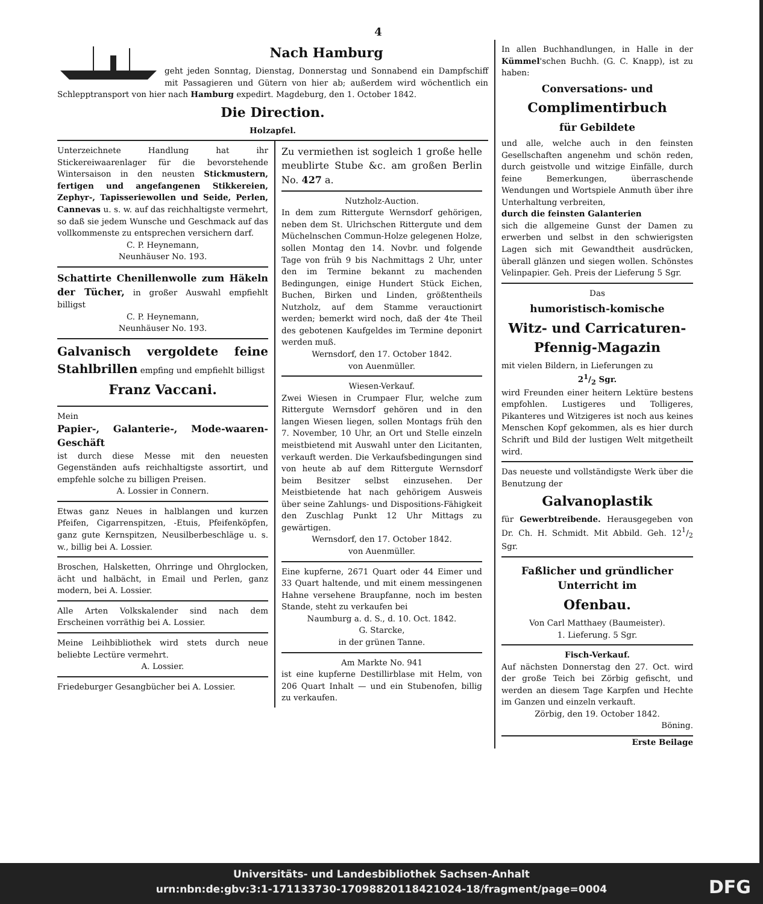4
Nach Hamburg
geht jeden Sonntag, Dienstag, Donnerstag und Sonnabend ein Dampfschiff mit Passagieren und Gütern von hier ab; außerdem wird wöchentlich ein Schlepptransport von hier nach Hamburg expedirt. Magdeburg, den 1. October 1842.
Die Direction.
Holzapfel.
Unterzeichnete Handlung hat ihr Stickereiwaarenlager für die bevorstehende Wintersaison in den neusten Stickmustern, fertigen und angefangenen Stikkereien, Zephyr-, Tapisseriewollen und Seide, Perlen, Cannevas u. s. w. auf das reichhaltigste vermehrt, so daß sie jedem Wunsche und Geschmack auf das vollkommenste zu entsprechen versichern darf.
C. P. Heynemann,
Neunhäuser No. 193.
Schattirte Chenillenwolle zum Häkeln der Tücher, in großer Auswahl empfiehlt billigst
C. P. Heynemann,
Neunhäuser No. 193.
Galvanisch vergoldete feine Stahlbrillen empfing und empfiehlt billigst
Franz Vaccani.
Mein
Papier-, Galanterie-, Mode-waaren-Geschäft
ist durch diese Messe mit den neuesten Gegenständen aufs reichhaltigste assortirt, und empfehle solche zu billigen Preisen.
A. Lossier in Connern.
Etwas ganz Neues in halblangen und kurzen Pfeifen, Cigarrenspitzen, -Etuis, Pfeifenköpfen, ganz gute Kernspitzen, Neusilberbeschläge u. s. w., billig bei A. Lossier.
Broschen, Halsketten, Ohrringe und Ohrglocken, ächt und halbächt, in Email und Perlen, ganz modern, bei A. Lossier.
Alle Arten Volkskalender sind nach dem Erscheinen vorräthig bei A. Lossier.
Meine Leihbibliothek wird stets durch neue beliebte Lectüre vermehrt.
A. Lossier.
Friedeburger Gesangbücher bei A. Lossier.
Zu vermiethen ist sogleich 1 große helle meublirte Stube &c. am großen Berlin No. 427 a.
Nutzholz-Auction.
In dem zum Rittergute Wernsdorf gehörigen, neben dem St. Ulrichschen Rittergute und dem Müchelnschen Commun-Holze gelegenen Holze, sollen Montag den 14. Novbr. und folgende Tage von früh 9 bis Nachmittags 2 Uhr, unter den im Termine bekannt zu machenden Bedingungen, einige Hundert Stück Eichen, Buchen, Birken und Linden, größtentheils Nutzholz, auf dem Stamme verauctionirt werden; bemerkt wird noch, daß der 4te Theil des gebotenen Kaufgeldes im Termine deponirt werden muß.
Wernsdorf, den 17. October 1842.
von Auenmüller.
Wiesen-Verkauf.
Zwei Wiesen in Crumpaer Flur, welche zum Rittergute Wernsdorf gehören und in den langen Wiesen liegen, sollen Montags früh den 7. November, 10 Uhr, an Ort und Stelle einzeln meistbietend mit Auswahl unter den Licitanten, verkauft werden. Die Verkaufsbedingungen sind von heute ab auf dem Rittergute Wernsdorf beim Besitzer selbst einzusehen. Der Meistbietende hat nach gehörigem Ausweis über seine Zahlungs- und Dispositions-Fähigkeit den Zuschlag Punkt 12 Uhr Mittags zu gewärtigen.
Wernsdorf, den 17. October 1842.
von Auenmüller.
Eine kupferne, 2671 Quart oder 44 Eimer und 33 Quart haltende, und mit einem messingenen Hahne versehene Braupfanne, noch im besten Stande, steht zu verkaufen bei
Naumburg a. d. S., d. 10. Oct. 1842.
G. Starcke,
in der grünen Tanne.
Am Markte No. 941
ist eine kupferne Destillirblase mit Helm, von 206 Quart Inhalt — und ein Stubenofen, billig zu verkaufen.
In allen Buchhandlungen, in Halle in der Kümmel'schen Buchh. (G. C. Knapp), ist zu haben:
Conversations- und
Complimentirbuch
für Gebildete
und alle, welche auch in den feinsten Gesellschaften angenehm und schön reden, durch geistvolle und witzige Einfälle, durch feine Bemerkungen, überraschende Wendungen und Wortspiele Anmuth über ihre Unterhaltung verbreiten,
durch die feinsten Galanterien
sich die allgemeine Gunst der Damen zu erwerben und selbst in den schwierigsten Lagen sich mit Gewandtheit ausdrücken, überall glänzen und siegen wollen. Schönstes Velinpapier. Geh. Preis der Lieferung 5 Sgr.
Das
humoristisch-komische
Witz- und Carricaturen-Pfennig-Magazin
mit vielen Bildern, in Lieferungen zu
21/2 Sgr.
wird Freunden einer heitern Lektüre bestens empfohlen. Lustigeres und Tolligeres, Pikanteres und Witzigeres ist noch aus keines Menschen Kopf gekommen, als es hier durch Schrift und Bild der lustigen Welt mitgetheilt wird.
Das neueste und vollständigste Werk über die Benutzung der
Galvanoplastik
für Gewerbtreibende. Herausgegeben von Dr. Ch. H. Schmidt. Mit Abbild. Geh. 121/2 Sgr.
Faßlicher und gründlicher Unterricht im
Ofenbau.
Von Carl Matthaey (Baumeister).
1. Lieferung. 5 Sgr.
Fisch-Verkauf.
Auf nächsten Donnerstag den 27. Oct. wird der große Teich bei Zörbig gefischt, und werden an diesem Tage Karpfen und Hechte im Ganzen und einzeln verkauft.
Zörbig, den 19. October 1842.
Böning.
Erste Beilage
Universitäts- und Landesbibliothek Sachsen-Anhalt
urn:nbn:de:gbv:3:1-171133730-17098820118421024-18/fragment/page=0004
DFG